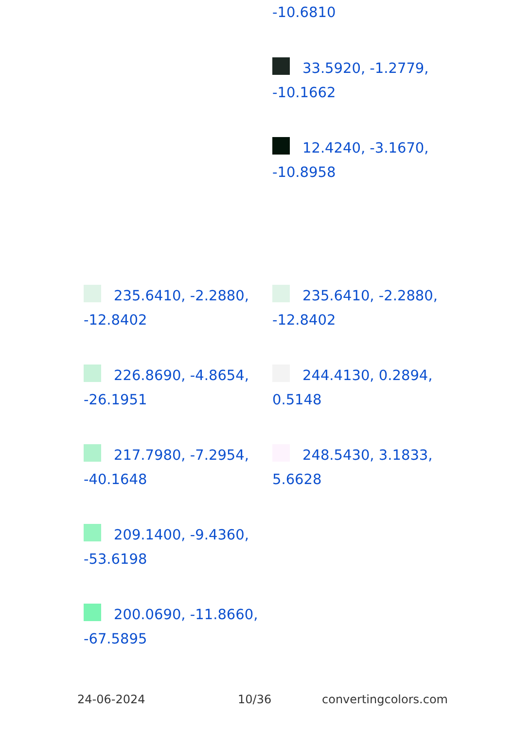-10.6810
33.5920, -1.2779, -10.1662
12.4240, -3.1670, -10.8958
235.6410, -2.2880, -12.8402
235.6410, -2.2880, -12.8402
226.8690, -4.8654, -26.1951
244.4130, 0.2894, 0.5148
217.7980, -7.2954, -40.1648
248.5430, 3.1833, 5.6628
209.1400, -9.4360, -53.6198
200.0690, -11.8660, -67.5895
24-06-2024 10/36 convertingcolors.com